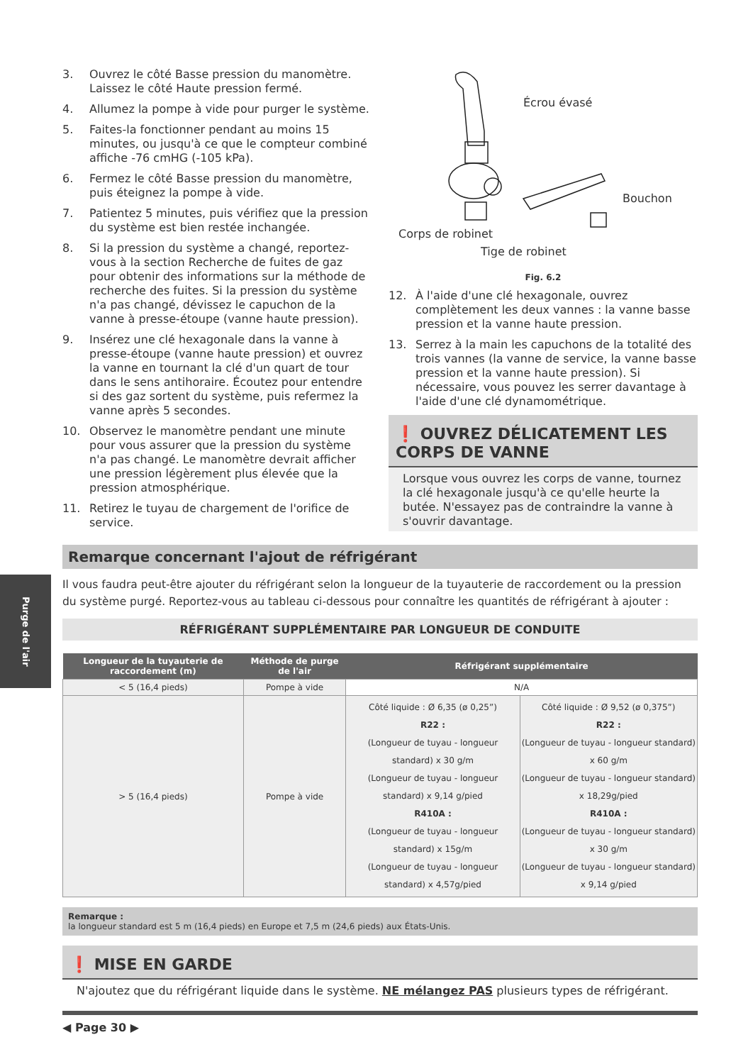Purge de l'air
3. Ouvrez le côté Basse pression du manomètre. Laissez le côté Haute pression fermé.
4. Allumez la pompe à vide pour purger le système.
5. Faites-la fonctionner pendant au moins 15 minutes, ou jusqu'à ce que le compteur combiné affiche -76 cmHG (-105 kPa).
6. Fermez le côté Basse pression du manomètre, puis éteignez la pompe à vide.
7. Patientez 5 minutes, puis vérifiez que la pression du système est bien restée inchangée.
8. Si la pression du système a changé, reportez-vous à la section Recherche de fuites de gaz pour obtenir des informations sur la méthode de recherche des fuites. Si la pression du système n'a pas changé, dévissez le capuchon de la vanne à presse-étoupe (vanne haute pression).
9. Insérez une clé hexagonale dans la vanne à presse-étoupe (vanne haute pression) et ouvrez la vanne en tournant la clé d'un quart de tour dans le sens antihoraire. Écoutez pour entendre si des gaz sortent du système, puis refermez la vanne après 5 secondes.
10. Observez le manomètre pendant une minute pour vous assurer que la pression du système n'a pas changé. Le manomètre devrait afficher une pression légèrement plus élevée que la pression atmosphérique.
11. Retirez le tuyau de chargement de l'orifice de service.
Écrou évasé
Bouchon
Corps de robinet
Tige de robinet
Fig. 6.2
12. À l'aide d'une clé hexagonale, ouvrez complètement les deux vannes : la vanne basse pression et la vanne haute pression.
13. Serrez à la main les capuchons de la totalité des trois vannes (la vanne de service, la vanne basse pression et la vanne haute pression). Si nécessaire, vous pouvez les serrer davantage à l'aide d'une clé dynamométrique.
❗ OUVREZ DÉLICATEMENT LES CORPS DE VANNE
Lorsque vous ouvrez les corps de vanne, tournez la clé hexagonale jusqu'à ce qu'elle heurte la butée. N'essayez pas de contraindre la vanne à s'ouvrir davantage.
Remarque concernant l'ajout de réfrigérant
Il vous faudra peut-être ajouter du réfrigérant selon la longueur de la tuyauterie de raccordement ou la pression du système purgé. Reportez-vous au tableau ci-dessous pour connaître les quantités de réfrigérant à ajouter :
RÉFRIGÉRANT SUPPLÉMENTAIRE PAR LONGUEUR DE CONDUITE
| Longueur de la tuyauterie de raccordement (m) | Méthode de purge de l'air | Réfrigérant supplémentaire | |
| --- | --- | --- | --- |
| < 5 (16,4 pieds) | Pompe à vide | N/A | |
| > 5 (16,4 pieds) | Pompe à vide | Côté liquide : Ø 6,35 (ø 0,25”) R22 : (Longueur de tuyau - longueur standard) x 30 g/m (Longueur de tuyau - longueur standard) x 9,14 g/pied R410A : (Longueur de tuyau - longueur standard) x 15g/m (Longueur de tuyau - longueur standard) x 4,57g/pied | Côté liquide : Ø 9,52 (ø 0,375”) R22 : (Longueur de tuyau - longueur standard) x 60 g/m (Longueur de tuyau - longueur standard) x 18,29g/pied R410A : (Longueur de tuyau - longueur standard) x 30 g/m (Longueur de tuyau - longueur standard) x 9,14 g/pied |
Remarque :
la longueur standard est 5 m (16,4 pieds) en Europe et 7,5 m (24,6 pieds) aux États-Unis.
❗ MISE EN GARDE
N'ajoutez que du réfrigérant liquide dans le système. NE mélangez PAS plusieurs types de réfrigérant.
◀ Page 30 ▶